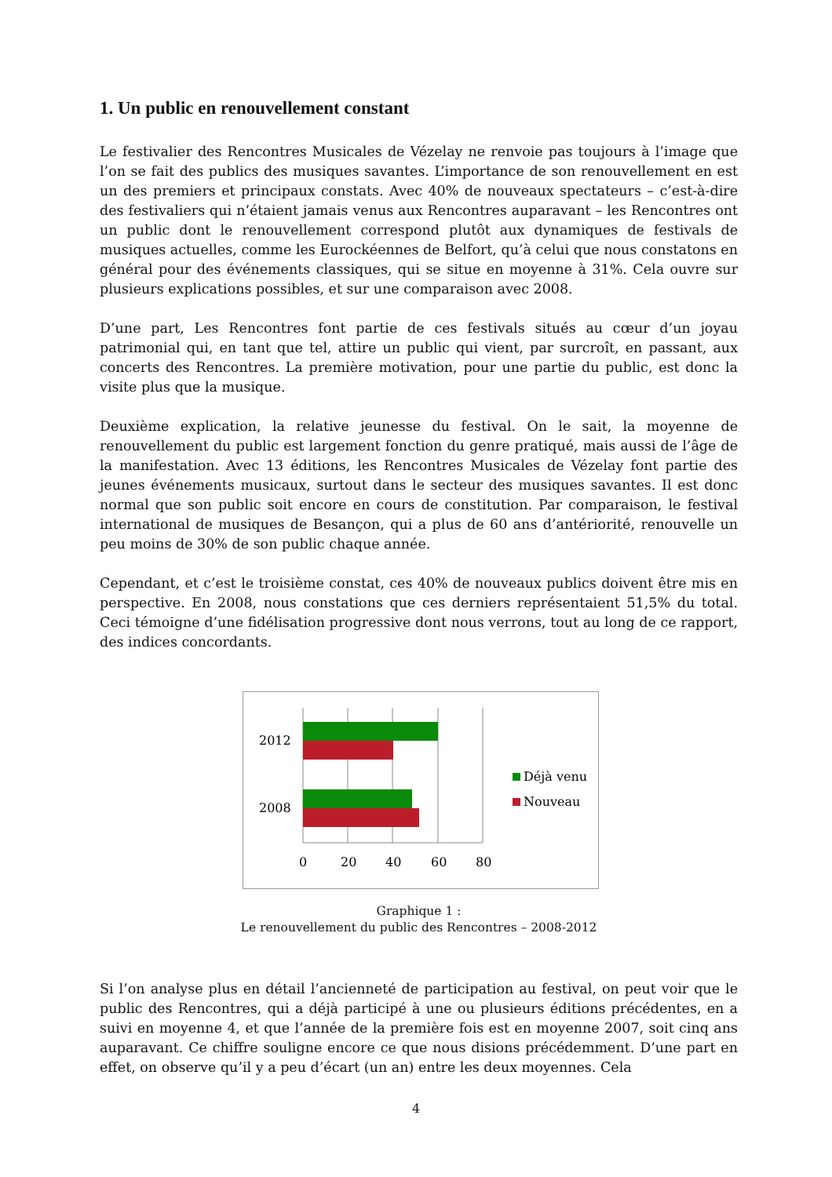1. Un public en renouvellement constant
Le festivalier des Rencontres Musicales de Vézelay ne renvoie pas toujours à l’image que l’on se fait des publics des musiques savantes. L’importance de son renouvellement en est un des premiers et principaux constats. Avec 40% de nouveaux spectateurs – c’est-à-dire des festivaliers qui n’étaient jamais venus aux Rencontres auparavant – les Rencontres ont un public dont le renouvellement correspond plutôt aux dynamiques de festivals de musiques actuelles, comme les Eurockéennes de Belfort, qu’à celui que nous constatons en général pour des événements classiques, qui se situe en moyenne à 31%. Cela ouvre sur plusieurs explications possibles, et sur une comparaison avec 2008.
D’une part, Les Rencontres font partie de ces festivals situés au cœur d’un joyau patrimonial qui, en tant que tel, attire un public qui vient, par surcroît, en passant, aux concerts des Rencontres. La première motivation, pour une partie du public, est donc la visite plus que la musique.
Deuxième explication, la relative jeunesse du festival. On le sait, la moyenne de renouvellement du public est largement fonction du genre pratiqué, mais aussi de l’âge de la manifestation. Avec 13 éditions, les Rencontres Musicales de Vézelay font partie des jeunes événements musicaux, surtout dans le secteur des musiques savantes. Il est donc normal que son public soit encore en cours de constitution. Par comparaison, le festival international de musiques de Besançon, qui a plus de 60 ans d’antériorité, renouvelle un peu moins de 30% de son public chaque année.
Cependant, et c’est le troisième constat, ces 40% de nouveaux publics doivent être mis en perspective. En 2008, nous constations que ces derniers représentaient 51,5% du total. Ceci témoigne d’une fidélisation progressive dont nous verrons, tout au long de ce rapport, des indices concordants.
2012
2008
0
20
40
60
80
Déjà venu
Nouveau
Graphique 1 :
Le renouvellement du public des Rencontres – 2008-2012
Si l’on analyse plus en détail l’ancienneté de participation au festival, on peut voir que le public des Rencontres, qui a déjà participé à une ou plusieurs éditions précédentes, en a suivi en moyenne 4, et que l’année de la première fois est en moyenne 2007, soit cinq ans auparavant. Ce chiffre souligne encore ce que nous disions précédemment. D’une part en effet, on observe qu’il y a peu d’écart (un an) entre les deux moyennes. Cela
4